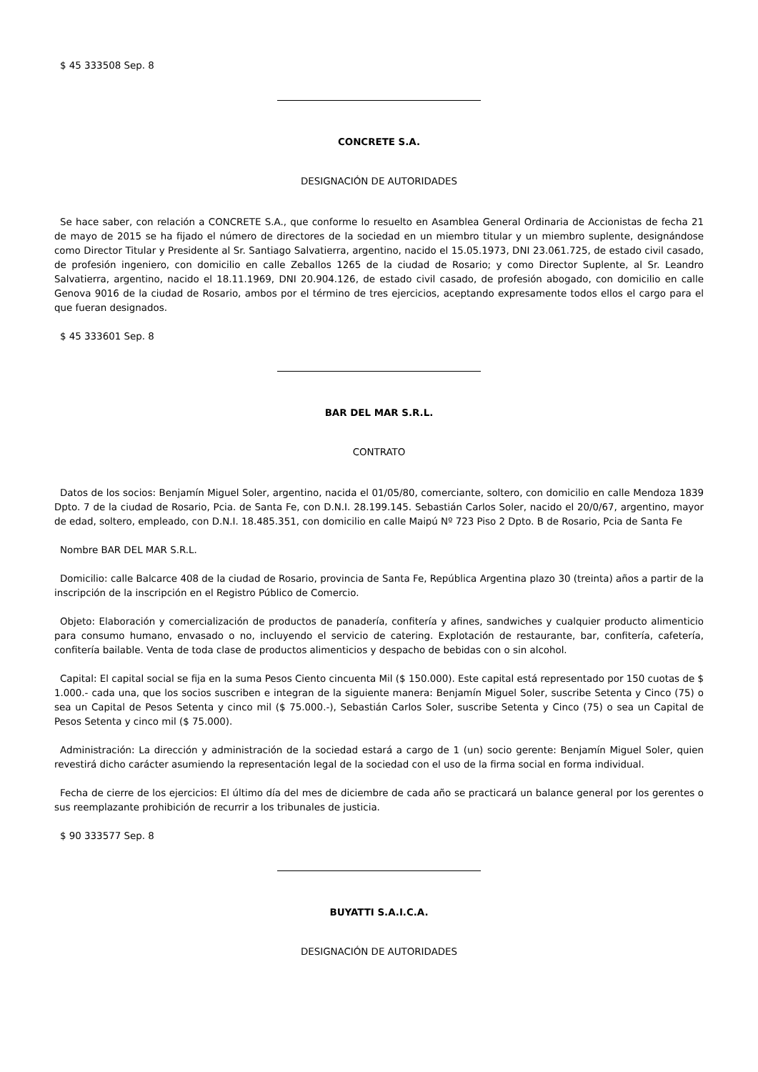$ 45 333508 Sep. 8
CONCRETE S.A.
DESIGNACIÓN DE AUTORIDADES
Se hace saber, con relación a CONCRETE S.A., que conforme lo resuelto en Asamblea General Ordinaria de Accionistas de fecha 21 de mayo de 2015 se ha fijado el número de directores de la sociedad en un miembro titular y un miembro suplente, designándose como Director Titular y Presidente al Sr. Santiago Salvatierra, argentino, nacido el 15.05.1973, DNI 23.061.725, de estado civil casado, de profesión ingeniero, con domicilio en calle Zeballos 1265 de la ciudad de Rosario; y como Director Suplente, al Sr. Leandro Salvatierra, argentino, nacido el 18.11.1969, DNI 20.904.126, de estado civil casado, de profesión abogado, con domicilio en calle Genova 9016 de la ciudad de Rosario, ambos por el término de tres ejercicios, aceptando expresamente todos ellos el cargo para el que fueran designados.
$ 45 333601 Sep. 8
BAR DEL MAR S.R.L.
CONTRATO
Datos de los socios: Benjamín Miguel Soler, argentino, nacida el 01/05/80, comerciante, soltero, con domicilio en calle Mendoza 1839 Dpto. 7 de la ciudad de Rosario, Pcia. de Santa Fe, con D.N.I. 28.199.145. Sebastián Carlos Soler, nacido el 20/0/67, argentino, mayor de edad, soltero, empleado, con D.N.I. 18.485.351, con domicilio en calle Maipú Nº 723 Piso 2 Dpto. B de Rosario, Pcia de Santa Fe
Nombre BAR DEL MAR S.R.L.
Domicilio: calle Balcarce 408 de la ciudad de Rosario, provincia de Santa Fe, República Argentina plazo 30 (treinta) años a partir de la inscripción de la inscripción en el Registro Público de Comercio.
Objeto: Elaboración y comercialización de productos de panadería, confitería y afines, sandwiches y cualquier producto alimenticio para consumo humano, envasado o no, incluyendo el servicio de catering. Explotación de restaurante, bar, confitería, cafetería, confitería bailable. Venta de toda clase de productos alimenticios y despacho de bebidas con o sin alcohol.
Capital: El capital social se fija en la suma Pesos Ciento cincuenta Mil ($ 150.000). Este capital está representado por 150 cuotas de $ 1.000.- cada una, que los socios suscriben e integran de la siguiente manera: Benjamín Miguel Soler, suscribe Setenta y Cinco (75) o sea un Capital de Pesos Setenta y cinco mil ($ 75.000.-), Sebastián Carlos Soler, suscribe Setenta y Cinco (75) o sea un Capital de Pesos Setenta y cinco mil ($ 75.000).
Administración: La dirección y administración de la sociedad estará a cargo de 1 (un) socio gerente: Benjamín Miguel Soler, quien revestirá dicho carácter asumiendo la representación legal de la sociedad con el uso de la firma social en forma individual.
Fecha de cierre de los ejercicios: El último día del mes de diciembre de cada año se practicará un balance general por los gerentes o sus reemplazante prohibición de recurrir a los tribunales de justicia.
$ 90 333577 Sep. 8
BUYATTI S.A.I.C.A.
DESIGNACIÓN DE AUTORIDADES